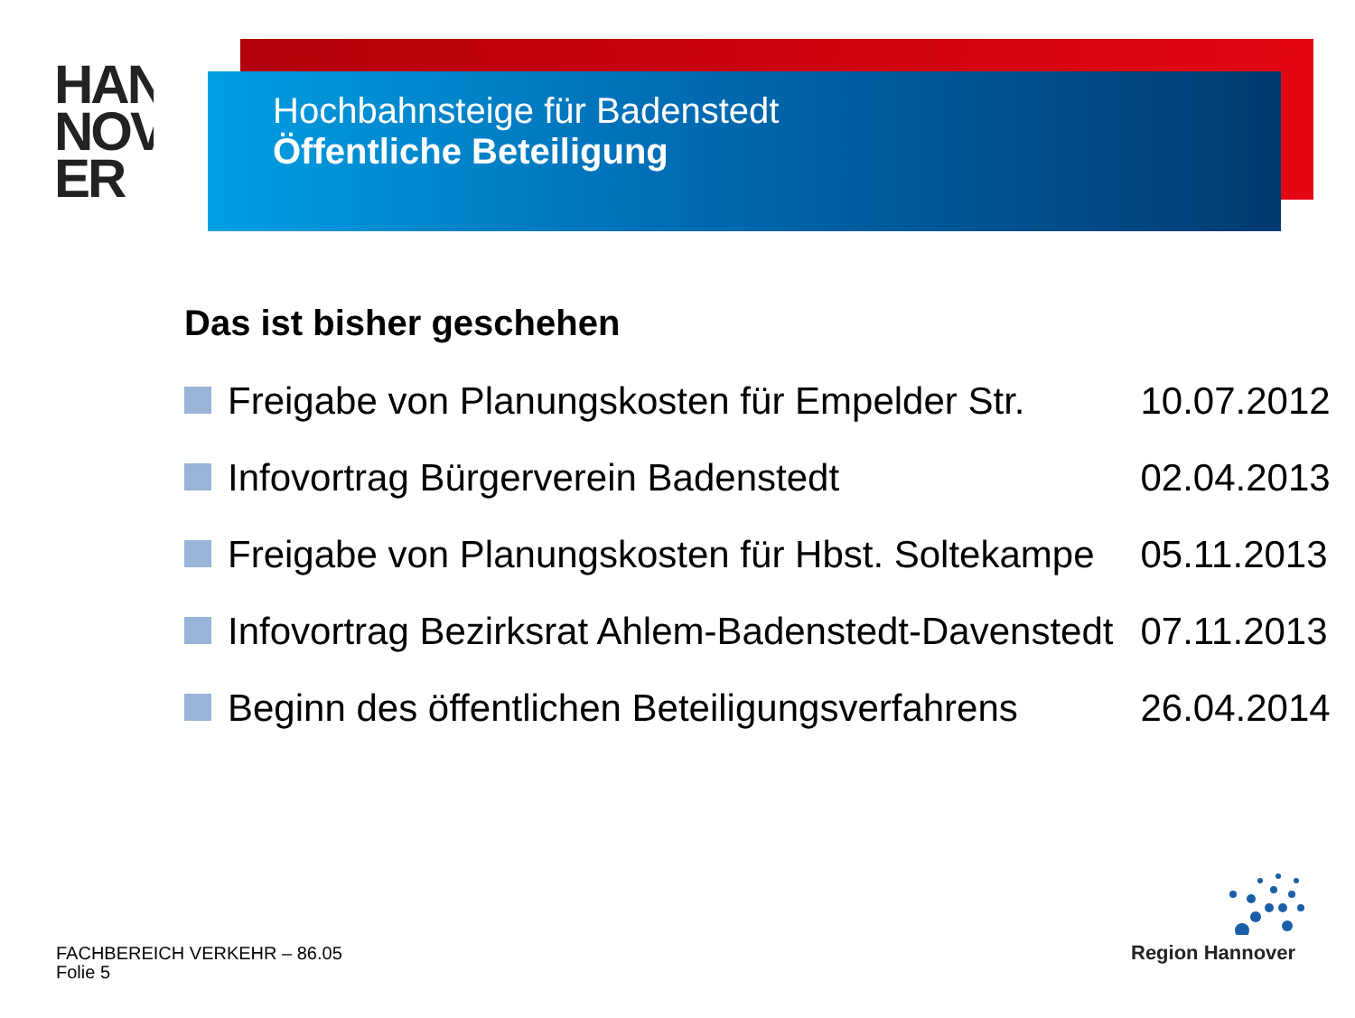HAN
NOV
ER
Hochbahnsteige für Badenstedt
Öffentliche Beteiligung
Das ist bisher geschehen
| | Freigabe von Planungskosten für Empelder Str. | 10.07.2012 |
| | Infovortrag Bürgerverein Badenstedt | 02.04.2013 |
| | Freigabe von Planungskosten für Hbst. Soltekampe | 05.11.2013 |
| | Infovortrag Bezirksrat Ahlem-Badenstedt-Davenstedt | 07.11.2013 |
| | Beginn des öffentlichen Beteiligungsverfahrens | 26.04.2014 |
FACHBEREICH VERKEHR – 86.05
Folie 5
Region Hannover